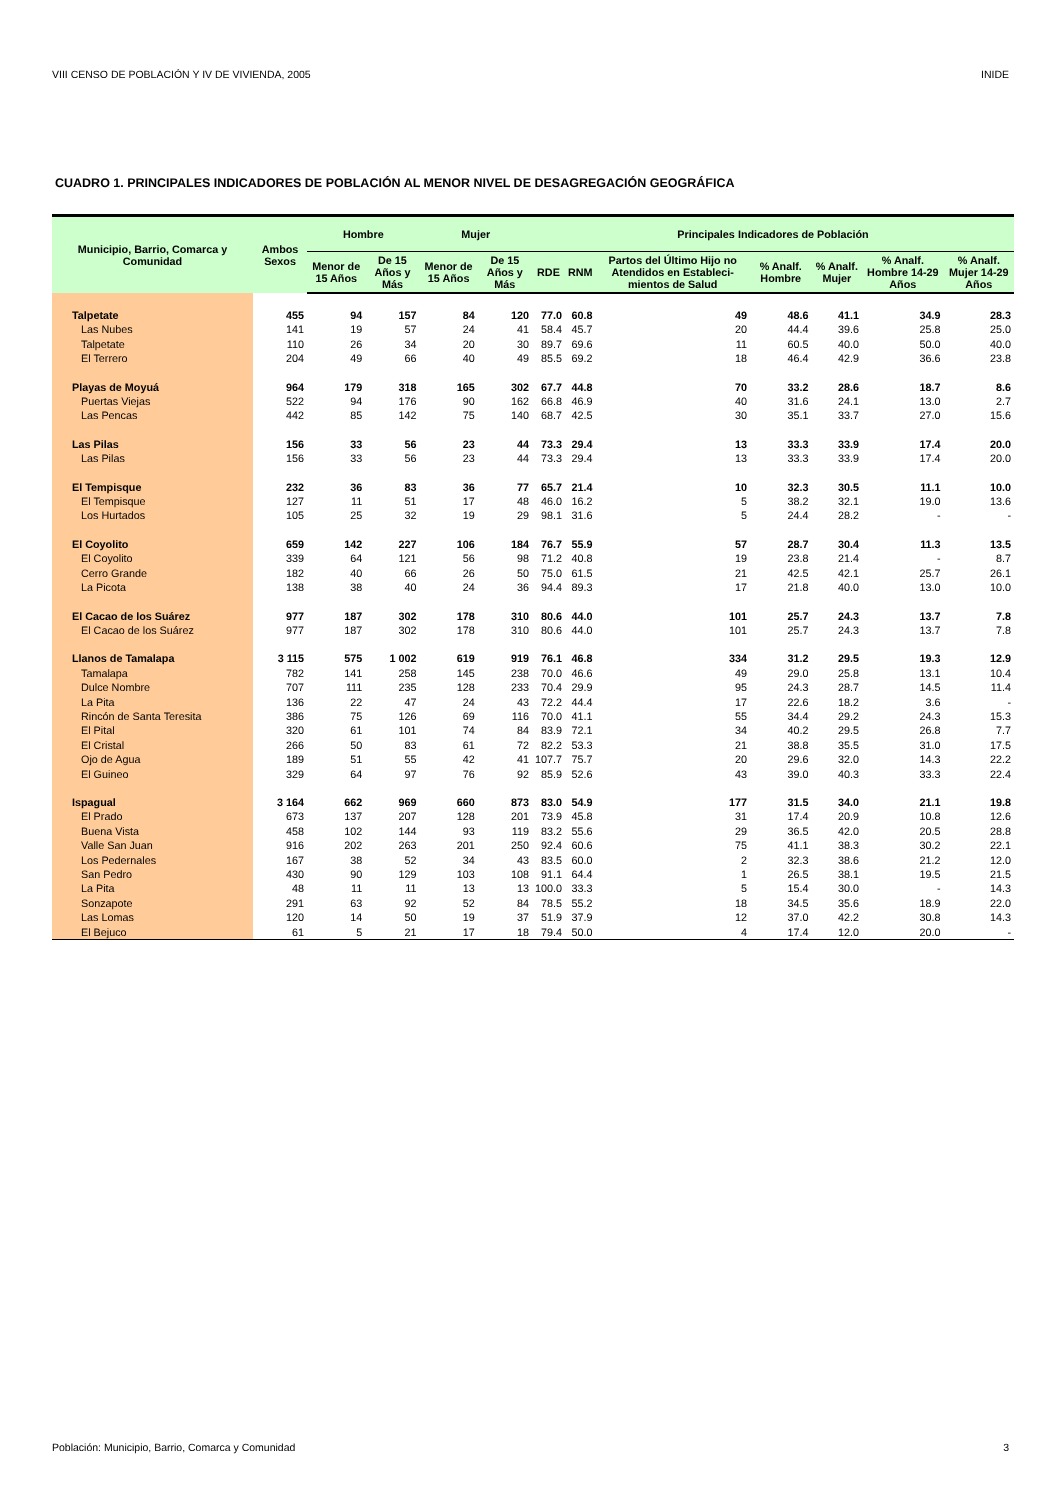VIII CENSO DE POBLACIÓN Y IV DE VIVIENDA, 2005 INIDE
CUADRO 1. PRINCIPALES INDICADORES DE POBLACIÓN AL MENOR NIVEL DE DESAGREGACIÓN GEOGRÁFICA
| Municipio, Barrio, Comarca y Comunidad | Ambos Sexos | Hombre | | Mujer | | Principales Indicadores de Población | | | | | | |
| --- | --- | --- | --- | --- | --- | --- | --- | --- | --- | --- | --- | --- |
| | | Menor de 15 Años | De 15 Años y Más | Menor de 15 Años | De 15 Años y Más | RDE | RNM | Partos del Último Hijo no Atendidos en Estableci-mientos de Salud | % Analf. Hombre | % Analf. Mujer | % Analf. Hombre 14-29 Años | % Analf. Mujer 14-29 Años |
| Talpetate | 455 | 94 | 157 | 84 | 120 | 77.0 | 60.8 | 49 | 48.6 | 41.1 | 34.9 | 28.3 |
| Las Nubes | 141 | 19 | 57 | 24 | 41 | 58.4 | 45.7 | 20 | 44.4 | 39.6 | 25.8 | 25.0 |
| Talpetate | 110 | 26 | 34 | 20 | 30 | 89.7 | 69.6 | 11 | 60.5 | 40.0 | 50.0 | 40.0 |
| El Terrero | 204 | 49 | 66 | 40 | 49 | 85.5 | 69.2 | 18 | 46.4 | 42.9 | 36.6 | 23.8 |
| Playas de Moyuá | 964 | 179 | 318 | 165 | 302 | 67.7 | 44.8 | 70 | 33.2 | 28.6 | 18.7 | 8.6 |
| Puertas Viejas | 522 | 94 | 176 | 90 | 162 | 66.8 | 46.9 | 40 | 31.6 | 24.1 | 13.0 | 2.7 |
| Las Pencas | 442 | 85 | 142 | 75 | 140 | 68.7 | 42.5 | 30 | 35.1 | 33.7 | 27.0 | 15.6 |
| Las Pilas | 156 | 33 | 56 | 23 | 44 | 73.3 | 29.4 | 13 | 33.3 | 33.9 | 17.4 | 20.0 |
| Las Pilas | 156 | 33 | 56 | 23 | 44 | 73.3 | 29.4 | 13 | 33.3 | 33.9 | 17.4 | 20.0 |
| El Tempisque | 232 | 36 | 83 | 36 | 77 | 65.7 | 21.4 | 10 | 32.3 | 30.5 | 11.1 | 10.0 |
| El Tempisque | 127 | 11 | 51 | 17 | 48 | 46.0 | 16.2 | 5 | 38.2 | 32.1 | 19.0 | 13.6 |
| Los Hurtados | 105 | 25 | 32 | 19 | 29 | 98.1 | 31.6 | 5 | 24.4 | 28.2 | - | - |
| El Coyolito | 659 | 142 | 227 | 106 | 184 | 76.7 | 55.9 | 57 | 28.7 | 30.4 | 11.3 | 13.5 |
| El Coyolito | 339 | 64 | 121 | 56 | 98 | 71.2 | 40.8 | 19 | 23.8 | 21.4 | - | 8.7 |
| Cerro Grande | 182 | 40 | 66 | 26 | 50 | 75.0 | 61.5 | 21 | 42.5 | 42.1 | 25.7 | 26.1 |
| La Picota | 138 | 38 | 40 | 24 | 36 | 94.4 | 89.3 | 17 | 21.8 | 40.0 | 13.0 | 10.0 |
| El Cacao de los Suárez | 977 | 187 | 302 | 178 | 310 | 80.6 | 44.0 | 101 | 25.7 | 24.3 | 13.7 | 7.8 |
| El Cacao de los Suárez | 977 | 187 | 302 | 178 | 310 | 80.6 | 44.0 | 101 | 25.7 | 24.3 | 13.7 | 7.8 |
| Llanos de Tamalapa | 3 115 | 575 | 1 002 | 619 | 919 | 76.1 | 46.8 | 334 | 31.2 | 29.5 | 19.3 | 12.9 |
| Tamalapa | 782 | 141 | 258 | 145 | 238 | 70.0 | 46.6 | 49 | 29.0 | 25.8 | 13.1 | 10.4 |
| Dulce Nombre | 707 | 111 | 235 | 128 | 233 | 70.4 | 29.9 | 95 | 24.3 | 28.7 | 14.5 | 11.4 |
| La Pita | 136 | 22 | 47 | 24 | 43 | 72.2 | 44.4 | 17 | 22.6 | 18.2 | 3.6 | - |
| Rincón de Santa Teresita | 386 | 75 | 126 | 69 | 116 | 70.0 | 41.1 | 55 | 34.4 | 29.2 | 24.3 | 15.3 |
| El Pital | 320 | 61 | 101 | 74 | 84 | 83.9 | 72.1 | 34 | 40.2 | 29.5 | 26.8 | 7.7 |
| El Cristal | 266 | 50 | 83 | 61 | 72 | 82.2 | 53.3 | 21 | 38.8 | 35.5 | 31.0 | 17.5 |
| Ojo de Agua | 189 | 51 | 55 | 42 | 41 | 107.7 | 75.7 | 20 | 29.6 | 32.0 | 14.3 | 22.2 |
| El Guineo | 329 | 64 | 97 | 76 | 92 | 85.9 | 52.6 | 43 | 39.0 | 40.3 | 33.3 | 22.4 |
| Ispagual | 3 164 | 662 | 969 | 660 | 873 | 83.0 | 54.9 | 177 | 31.5 | 34.0 | 21.1 | 19.8 |
| El Prado | 673 | 137 | 207 | 128 | 201 | 73.9 | 45.8 | 31 | 17.4 | 20.9 | 10.8 | 12.6 |
| Buena Vista | 458 | 102 | 144 | 93 | 119 | 83.2 | 55.6 | 29 | 36.5 | 42.0 | 20.5 | 28.8 |
| Valle San Juan | 916 | 202 | 263 | 201 | 250 | 92.4 | 60.6 | 75 | 41.1 | 38.3 | 30.2 | 22.1 |
| Los Pedernales | 167 | 38 | 52 | 34 | 43 | 83.5 | 60.0 | 2 | 32.3 | 38.6 | 21.2 | 12.0 |
| San Pedro | 430 | 90 | 129 | 103 | 108 | 91.1 | 64.4 | 1 | 26.5 | 38.1 | 19.5 | 21.5 |
| La Pita | 48 | 11 | 11 | 13 | 13 | 100.0 | 33.3 | 5 | 15.4 | 30.0 | - | 14.3 |
| Sonzapote | 291 | 63 | 92 | 52 | 84 | 78.5 | 55.2 | 18 | 34.5 | 35.6 | 18.9 | 22.0 |
| Las Lomas | 120 | 14 | 50 | 19 | 37 | 51.9 | 37.9 | 12 | 37.0 | 42.2 | 30.8 | 14.3 |
| El Bejuco | 61 | 5 | 21 | 17 | 18 | 79.4 | 50.0 | 4 | 17.4 | 12.0 | 20.0 | - |
Población: Municipio, Barrio, Comarca y Comunidad 3